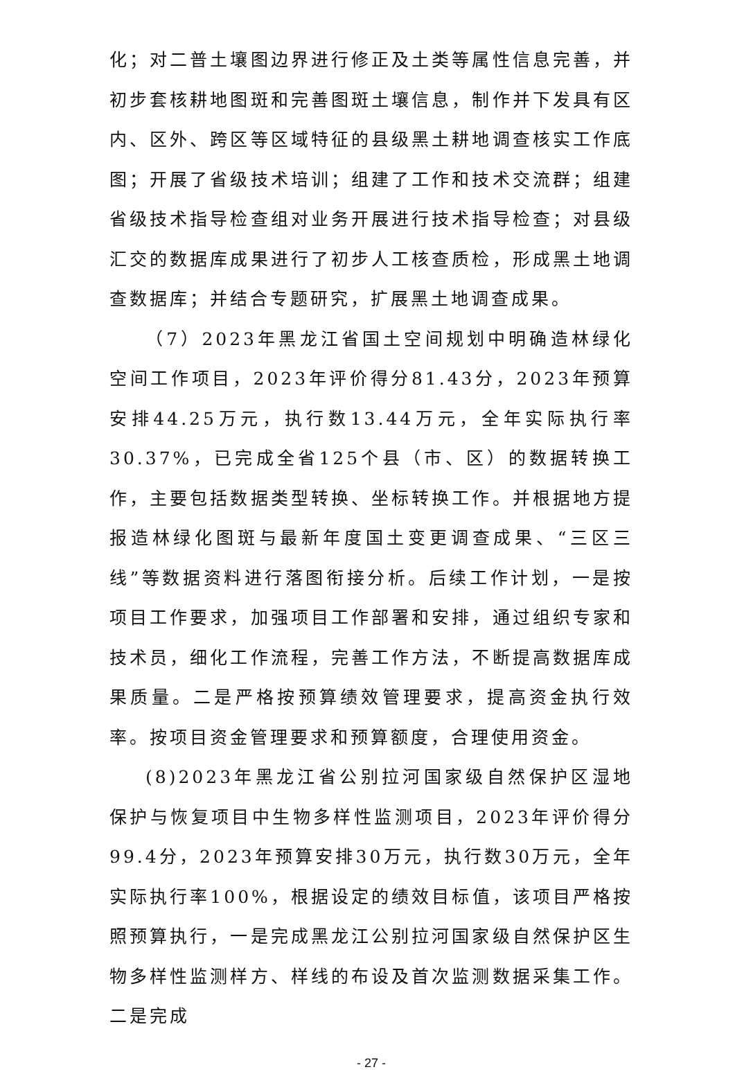化；对二普土壤图边界进行修正及土类等属性信息完善，并初步套核耕地图斑和完善图斑土壤信息，制作并下发具有区内、区外、跨区等区域特征的县级黑土耕地调查核实工作底图；开展了省级技术培训；组建了工作和技术交流群；组建省级技术指导检查组对业务开展进行技术指导检查；对县级汇交的数据库成果进行了初步人工核查质检，形成黑土地调查数据库；并结合专题研究，扩展黑土地调查成果。
（7）2023年黑龙江省国土空间规划中明确造林绿化空间工作项目，2023年评价得分81.43分，2023年预算安排44.25万元，执行数13.44万元，全年实际执行率30.37%，已完成全省125个县（市、区）的数据转换工作，主要包括数据类型转换、坐标转换工作。并根据地方提报造林绿化图斑与最新年度国土变更调查成果、“三区三线”等数据资料进行落图衔接分析。后续工作计划，一是按项目工作要求，加强项目工作部署和安排，通过组织专家和技术员，细化工作流程，完善工作方法，不断提高数据库成果质量。二是严格按预算绩效管理要求，提高资金执行效率。按项目资金管理要求和预算额度，合理使用资金。
(8)2023年黑龙江省公别拉河国家级自然保护区湿地保护与恢复项目中生物多样性监测项目，2023年评价得分99.4分，2023年预算安排30万元，执行数30万元，全年实际执行率100%，根据设定的绩效目标值，该项目严格按照预算执行，一是完成黑龙江公别拉河国家级自然保护区生物多样性监测样方、样线的布设及首次监测数据采集工作。二是完成
- 27 -